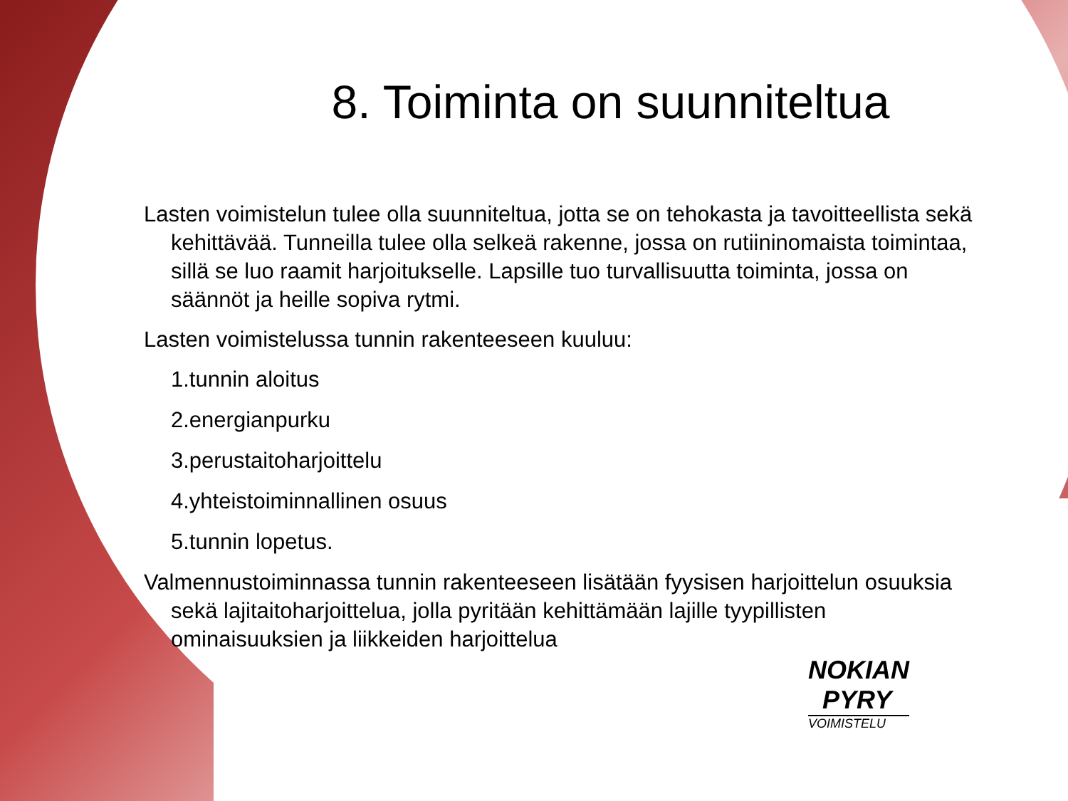8. Toiminta on suunniteltua
Lasten voimistelun tulee olla suunniteltua, jotta se on tehokasta ja tavoitteellista sekä kehittävää. Tunneilla tulee olla selkeä rakenne, jossa on rutiininomaista toimintaa, sillä se luo raamit harjoitukselle. Lapsille tuo turvallisuutta toiminta, jossa on säännöt ja heille sopiva rytmi.
Lasten voimistelussa tunnin rakenteeseen kuuluu:
1.tunnin aloitus
2.energianpurku
3.perustaitoharjoittelu
4.yhteistoiminnallinen osuus
5.tunnin lopetus.
Valmennustoiminnassa tunnin rakenteeseen lisätään fyysisen harjoittelun osuuksia sekä lajitaitoharjoittelua, jolla pyritään kehittämään lajille tyypillisten ominaisuuksien ja liikkeiden harjoittelua
NOKIAN
PYRY
VOIMISTELU